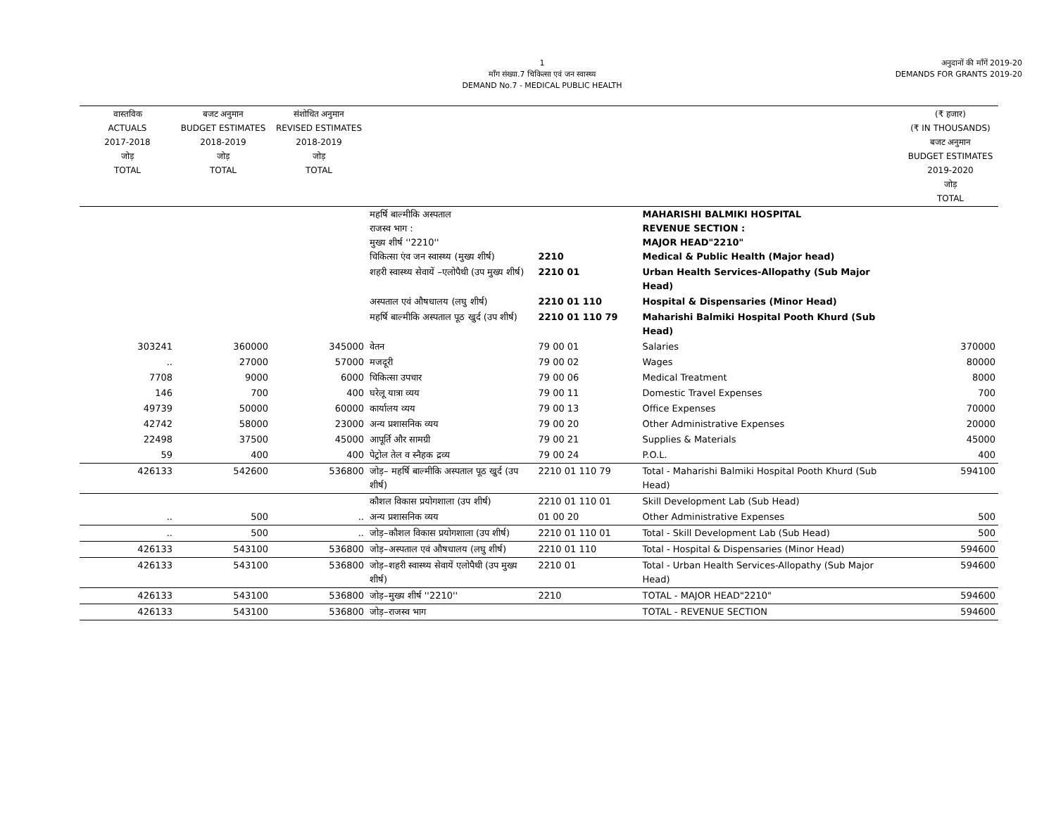1
माँग संख्या.7 चिकित्सा एवं जन स्वास्थ्य
DEMAND No.7 - MEDICAL PUBLIC HEALTH
अनुदानों की माँगें 2019-20
DEMANDS FOR GRANTS 2019-20
| वास्तविक ACTUALS 2017-2018 जोड़ TOTAL | बजट अनुमान BUDGET ESTIMATES 2018-2019 जोड़ TOTAL | संशोधित अनुमान REVISED ESTIMATES 2018-2019 जोड़ TOTAL | | | | (₹ हजार) (₹ IN THOUSANDS) बजट अनुमान BUDGET ESTIMATES 2019-2020 जोड़ TOTAL |
| --- | --- | --- | --- | --- | --- | --- |
| | | | महर्षि बाल्मीकि अस्पताल राजस्व भाग : मुख्य शीर्ष ''2210'' चिकित्सा एंव जन स्वास्थ्य (मुख्य शीर्ष) | 2210 | MAHARISHI BALMIKI HOSPITAL REVENUE SECTION : MAJOR HEAD"2210" Medical & Public Health (Major head) | |
| | | | शहरी स्वास्थ्य सेवायें –एलोपैथी (उप मुख्य शीर्ष) | 2210 01 | Urban Health Services-Allopathy (Sub Major Head) | |
| | | | अस्पताल एवं औषधालय (लघु शीर्ष) | 2210 01 110 | Hospital & Dispensaries (Minor Head) | |
| | | | महर्षि बाल्मीकि अस्पताल पूठ खुर्द (उप शीर्ष) | 2210 01 110 79 | Maharishi Balmiki Hospital Pooth Khurd (Sub Head) | |
| 303241 | 360000 | 345000 | वेतन | 79 00 01 | Salaries | 370000 |
| .. | 27000 | 57000 | मजदूरी | 79 00 02 | Wages | 80000 |
| 7708 | 9000 | 6000 | चिकित्सा उपचार | 79 00 06 | Medical Treatment | 8000 |
| 146 | 700 | 400 | घरेलू यात्रा व्यय | 79 00 11 | Domestic Travel Expenses | 700 |
| 49739 | 50000 | 60000 | कार्यालय व्यय | 79 00 13 | Office Expenses | 70000 |
| 42742 | 58000 | 23000 | अन्य प्रशासनिक व्यय | 79 00 20 | Other Administrative Expenses | 20000 |
| 22498 | 37500 | 45000 | आपूर्ति और सामग्री | 79 00 21 | Supplies & Materials | 45000 |
| 59 | 400 | 400 | पेट्रोल तेल व स्नैहक द्रव्य | 79 00 24 | P.O.L. | 400 |
| 426133 | 542600 | 536800 | जोड़– महर्षि बाल्मीकि अस्पताल पूठ खुर्द (उप शीर्ष) | 2210 01 110 79 | Total - Maharishi Balmiki Hospital Pooth Khurd (Sub Head) | 594100 |
| | | | कौशल विकास प्रयोगशाला (उप शीर्ष) | 2210 01 110 01 | Skill Development Lab (Sub Head) | |
| .. | 500 | .. | अन्य प्रशासनिक व्यय | 01 00 20 | Other Administrative Expenses | 500 |
| .. | 500 | .. | जोड़–कौशल विकास प्रयोगशाला (उप शीर्ष) | 2210 01 110 01 | Total - Skill Development Lab (Sub Head) | 500 |
| 426133 | 543100 | 536800 | जोड़–अस्पताल एवं औषधालय (लघु शीर्ष) | 2210 01 110 | Total - Hospital & Dispensaries (Minor Head) | 594600 |
| 426133 | 543100 | 536800 | जोड़–शहरी स्वास्थ्य सेवायें एलोपैथी (उप मुख्य शीर्ष) | 2210 01 | Total - Urban Health Services-Allopathy (Sub Major Head) | 594600 |
| 426133 | 543100 | 536800 | जोड़–मुख्य शीर्ष ''2210'' | 2210 | TOTAL - MAJOR HEAD"2210" | 594600 |
| 426133 | 543100 | 536800 | जोड़–राजस्व भाग | | TOTAL - REVENUE SECTION | 594600 |